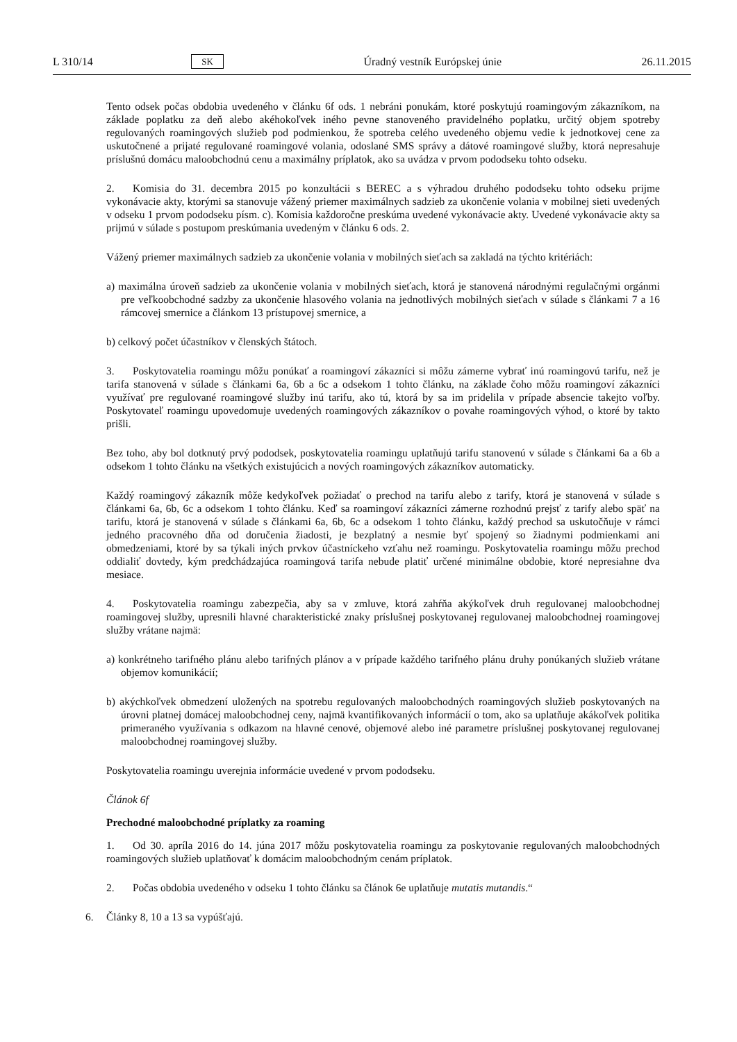L 310/14 SK Úradný vestník Európskej únie 26.11.2015
Tento odsek počas obdobia uvedeného v článku 6f ods. 1 nebráni ponukám, ktoré poskytujú roamingovým zákazníkom, na základe poplatku za deň alebo akéhokoľvek iného pevne stanoveného pravidelného poplatku, určitý objem spotreby regulovaných roamingových služieb pod podmienkou, že spotreba celého uvedeného objemu vedie k jednotkovej cene za uskutočnené a prijaté regulované roamingové volania, odoslané SMS správy a dátové roamingové služby, ktorá nepresahuje príslušnú domácu maloobchodnú cenu a maximálny príplatok, ako sa uvádza v prvom pododseku tohto odseku.
2. Komisia do 31. decembra 2015 po konzultácii s BEREC a s výhradou druhého pododseku tohto odseku prijme vykonávacie akty, ktorými sa stanovuje vážený priemer maximálnych sadzieb za ukončenie volania v mobilnej sieti uvedených v odseku 1 prvom pododseku písm. c). Komisia každoročne preskúma uvedené vykonávacie akty. Uvedené vykonávacie akty sa prijmú v súlade s postupom preskúmania uvedeným v článku 6 ods. 2.
Vážený priemer maximálnych sadzieb za ukončenie volania v mobilných sieťach sa zakladá na týchto kritériách:
a) maximálna úroveň sadzieb za ukončenie volania v mobilných sieťach, ktorá je stanovená národnými regulačnými orgánmi pre veľkoobchodné sadzby za ukončenie hlasového volania na jednotlivých mobilných sieťach v súlade s článkami 7 a 16 rámcovej smernice a článkom 13 prístupovej smernice, a
b) celkový počet účastníkov v členských štátoch.
3. Poskytovatelia roamingu môžu ponúkať a roamingoví zákazníci si môžu zámerne vybrať inú roamingovú tarifu, než je tarifa stanovená v súlade s článkami 6a, 6b a 6c a odsekom 1 tohto článku, na základe čoho môžu roamingoví zákazníci využívať pre regulované roamingové služby inú tarifu, ako tú, ktorá by sa im pridelila v prípade absencie takejto voľby. Poskytovateľ roamingu upovedomuje uvedených roamingových zákazníkov o povahe roamingových výhod, o ktoré by takto prišli.
Bez toho, aby bol dotknutý prvý pododsek, poskytovatelia roamingu uplatňujú tarifu stanovenú v súlade s článkami 6a a 6b a odsekom 1 tohto článku na všetkých existujúcich a nových roamingových zákazníkov automaticky.
Každý roamingový zákazník môže kedykoľvek požiadať o prechod na tarifu alebo z tarify, ktorá je stanovená v súlade s článkami 6a, 6b, 6c a odsekom 1 tohto článku. Keď sa roamingoví zákazníci zámerne rozhodnú prejsť z tarify alebo späť na tarifu, ktorá je stanovená v súlade s článkami 6a, 6b, 6c a odsekom 1 tohto článku, každý prechod sa uskutočňuje v rámci jedného pracovného dňa od doručenia žiadosti, je bezplatný a nesmie byť spojený so žiadnymi podmienkami ani obmedzeniami, ktoré by sa týkali iných prvkov účastníckeho vzťahu než roamingu. Poskytovatelia roamingu môžu prechod oddialiť dovtedy, kým predchádzajúca roamingová tarifa nebude platiť určené minimálne obdobie, ktoré nepresiahne dva mesiace.
4. Poskytovatelia roamingu zabezpečia, aby sa v zmluve, ktorá zahŕňa akýkoľvek druh regulovanej maloobchodnej roamingovej služby, upresnili hlavné charakteristické znaky príslušnej poskytovanej regulovanej maloobchodnej roamingovej služby vrátane najmä:
a) konkrétneho tarifného plánu alebo tarifných plánov a v prípade každého tarifného plánu druhy ponúkaných služieb vrátane objemov komunikácií;
b) akýchkoľvek obmedzení uložených na spotrebu regulovaných maloobchodných roamingových služieb poskytovaných na úrovni platnej domácej maloobchodnej ceny, najmä kvantifikovaných informácií o tom, ako sa uplatňuje akákoľvek politika primeraného využívania s odkazom na hlavné cenové, objemové alebo iné parametre príslušnej poskytovanej regulovanej maloobchodnej roamingovej služby.
Poskytovatelia roamingu uverejnia informácie uvedené v prvom pododseku.
Článok 6f
Prechodné maloobchodné príplatky za roaming
1. Od 30. apríla 2016 do 14. júna 2017 môžu poskytovatelia roamingu za poskytovanie regulovaných maloobchodných roamingových služieb uplatňovať k domácim maloobchodným cenám príplatok.
2. Počas obdobia uvedeného v odseku 1 tohto článku sa článok 6e uplatňuje mutatis mutandis.“
6. Články 8, 10 a 13 sa vypúšťajú.